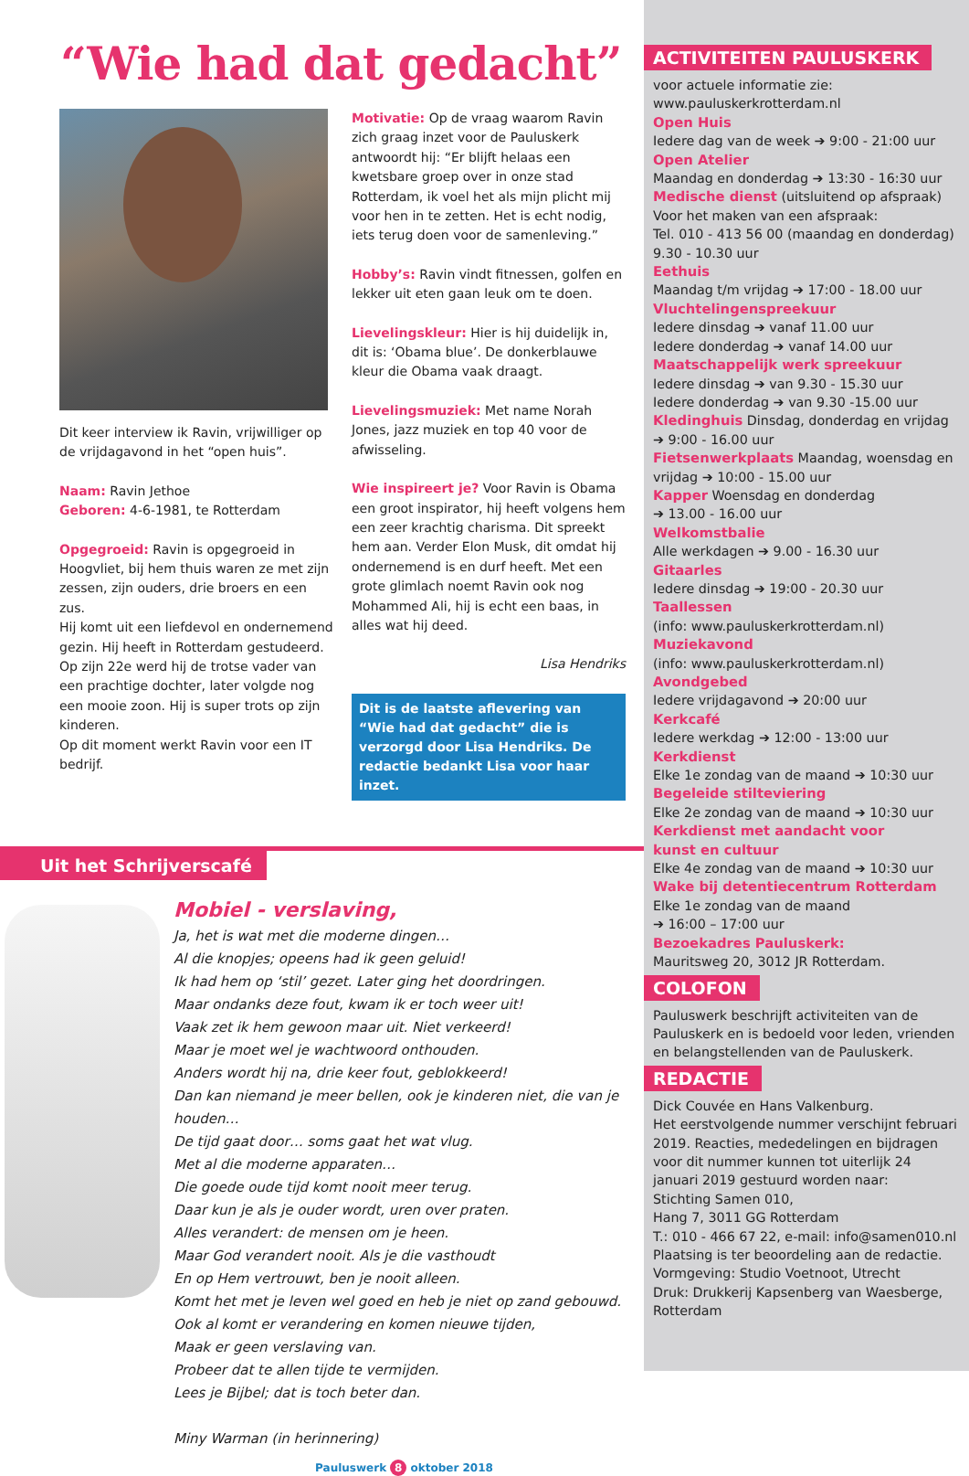“Wie had dat gedacht”
Dit keer interview ik Ravin, vrijwilliger op de vrijdagavond in het “open huis”.
Naam: Ravin Jethoe
Geboren: 4-6-1981, te Rotterdam
Opgegroeid: Ravin is opgegroeid in Hoogvliet, bij hem thuis waren ze met zijn zessen, zijn ouders, drie broers en een zus.
Hij komt uit een liefdevol en ondernemend gezin. Hij heeft in Rotterdam gestudeerd. Op zijn 22e werd hij de trotse vader van een prachtige dochter, later volgde nog een mooie zoon. Hij is super trots op zijn kinderen.
Op dit moment werkt Ravin voor een IT bedrijf.
Motivatie: Op de vraag waarom Ravin zich graag inzet voor de Pauluskerk antwoordt hij: “Er blijft helaas een kwetsbare groep over in onze stad Rotterdam, ik voel het als mijn plicht mij voor hen in te zetten. Het is echt nodig, iets terug doen voor de samenleving.”
Hobby’s: Ravin vindt fitnessen, golfen en lekker uit eten gaan leuk om te doen.
Lievelingskleur: Hier is hij duidelijk in, dit is: ‘Obama blue’. De donkerblauwe kleur die Obama vaak draagt.
Lievelingsmuziek: Met name Norah Jones, jazz muziek en top 40 voor de afwisseling.
Wie inspireert je? Voor Ravin is Obama een groot inspirator, hij heeft volgens hem een zeer krachtig charisma. Dit spreekt hem aan. Verder Elon Musk, dit omdat hij ondernemend is en durf heeft. Met een grote glimlach noemt Ravin ook nog Mohammed Ali, hij is echt een baas, in alles wat hij deed.
Lisa Hendriks
Dit is de laatste aflevering van “Wie had dat gedacht” die is verzorgd door Lisa Hendriks. De redactie bedankt Lisa voor haar inzet.
Uit het Schrijverscafé
Mobiel - verslaving,
Ja, het is wat met die moderne dingen…
Al die knopjes; opeens had ik geen geluid!
Ik had hem op ‘stil’ gezet. Later ging het doordringen.
Maar ondanks deze fout, kwam ik er toch weer uit!
Vaak zet ik hem gewoon maar uit. Niet verkeerd!
Maar je moet wel je wachtwoord onthouden.
Anders wordt hij na, drie keer fout, geblokkeerd!
Dan kan niemand je meer bellen, ook je kinderen niet, die van je houden…
De tijd gaat door… soms gaat het wat vlug.
Met al die moderne apparaten…
Die goede oude tijd komt nooit meer terug.
Daar kun je als je ouder wordt, uren over praten.
Alles verandert: de mensen om je heen.
Maar God verandert nooit. Als je die vasthoudt
En op Hem vertrouwt, ben je nooit alleen.
Komt het met je leven wel goed en heb je niet op zand gebouwd.
Ook al komt er verandering en komen nieuwe tijden,
Maak er geen verslaving van.
Probeer dat te allen tijde te vermijden.
Lees je Bijbel; dat is toch beter dan.
Miny Warman (in herinnering)
Pauluswerk 8 oktober 2018
ACTIVITEITEN PAULUSKERK
voor actuele informatie zie:
www.pauluskerkrotterdam.nl
Open Huis
Iedere dag van de week ➔ 9:00 - 21:00 uur
Open Atelier
Maandag en donderdag ➔ 13:30 - 16:30 uur
Medische dienst (uitsluitend op afspraak)
Voor het maken van een afspraak:
Tel. 010 - 413 56 00 (maandag en donderdag)
9.30 - 10.30 uur
Eethuis
Maandag t/m vrijdag ➔ 17:00 - 18.00 uur
Vluchtelingenspreekuur
Iedere dinsdag ➔ vanaf 11.00 uur
Iedere donderdag ➔ vanaf 14.00 uur
Maatschappelijk werk spreekuur
Iedere dinsdag ➔ van 9.30 - 15.30 uur
Iedere donderdag ➔ van 9.30 -15.00 uur
Kledinghuis Dinsdag, donderdag en vrijdag
➔ 9:00 - 16.00 uur
Fietsenwerkplaats Maandag, woensdag en vrijdag ➔ 10:00 - 15.00 uur
Kapper Woensdag en donderdag
➔ 13.00 - 16.00 uur
Welkomstbalie
Alle werkdagen ➔ 9.00 - 16.30 uur
Gitaarles
Iedere dinsdag ➔ 19:00 - 20.30 uur
Taallessen
(info: www.pauluskerkrotterdam.nl)
Muziekavond
(info: www.pauluskerkrotterdam.nl)
Avondgebed
Iedere vrijdagavond ➔ 20:00 uur
Kerkcafé
Iedere werkdag ➔ 12:00 - 13:00 uur
Kerkdienst
Elke 1e zondag van de maand ➔ 10:30 uur
Begeleide stilteviering
Elke 2e zondag van de maand ➔ 10:30 uur
Kerkdienst met aandacht voor
kunst en cultuur
Elke 4e zondag van de maand ➔ 10:30 uur
Wake bij detentiecentrum Rotterdam
Elke 1e zondag van de maand
➔ 16:00 – 17:00 uur
Bezoekadres Pauluskerk:
Mauritsweg 20, 3012 JR Rotterdam.
COLOFON
Pauluswerk beschrijft activiteiten van de Pauluskerk en is bedoeld voor leden, vrienden en belangstellenden van de Pauluskerk.
REDACTIE
Dick Couvée en Hans Valkenburg.
Het eerstvolgende nummer verschijnt februari 2019. Reacties, mededelingen en bijdragen voor dit nummer kunnen tot uiterlijk 24 januari 2019 gestuurd worden naar:
Stichting Samen 010,
Hang 7, 3011 GG Rotterdam
T.: 010 - 466 67 22, e-mail: info@samen010.nl
Plaatsing is ter beoordeling aan de redactie.
Vormgeving: Studio Voetnoot, Utrecht
Druk: Drukkerij Kapsenberg van Waesberge, Rotterdam